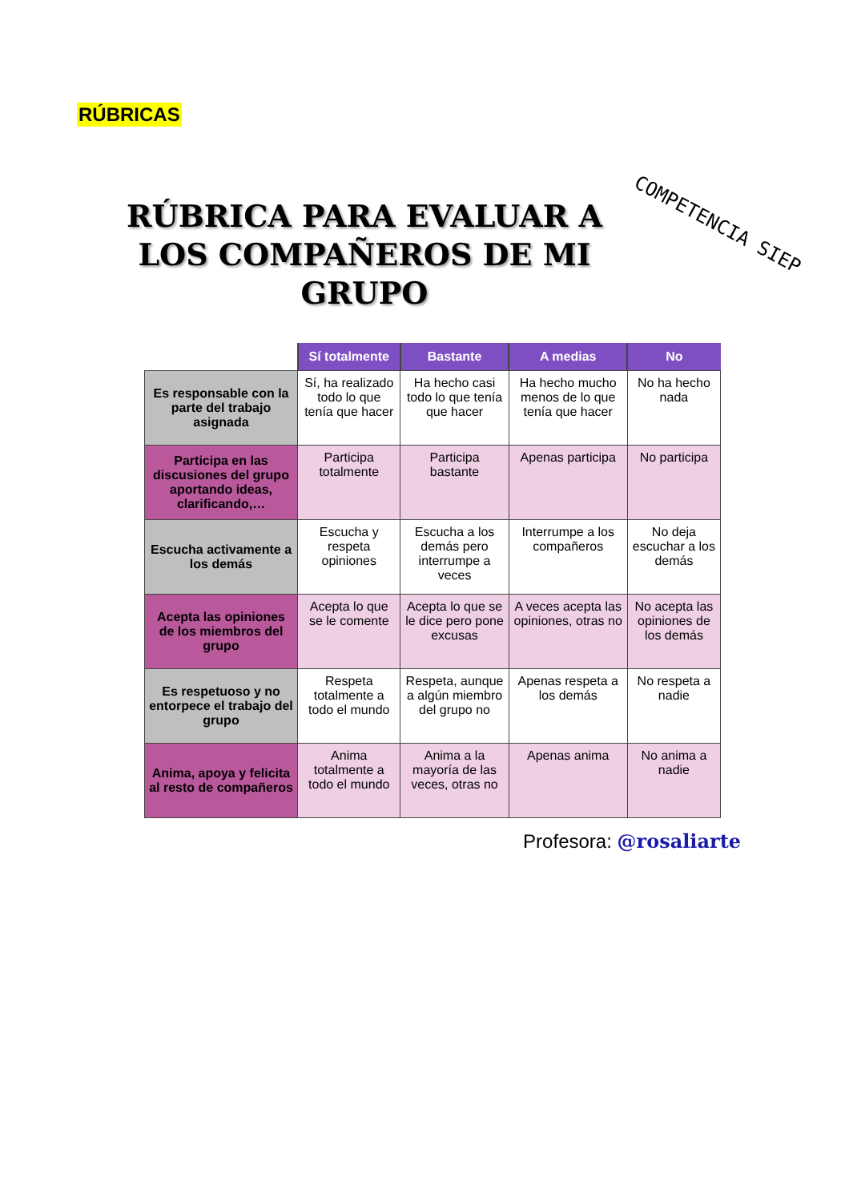RÚBRICAS
RÚBRICA PARA EVALUAR A LOS COMPAÑEROS DE MI GRUPO
COMPETENCIA SIEP
| | Sí totalmente | Bastante | A medias | No |
| --- | --- | --- | --- | --- |
| Es responsable con la parte del trabajo asignada | Sí, ha realizado todo lo que tenía que hacer | Ha hecho casi todo lo que tenía que hacer | Ha hecho mucho menos de lo que tenía que hacer | No ha hecho nada |
| Participa en las discusiones del grupo aportando ideas, clarificando,… | Participa totalmente | Participa bastante | Apenas participa | No participa |
| Escucha activamente a los demás | Escucha y respeta opiniones | Escucha a los demás pero interrumpe a veces | Interrumpe a los compañeros | No deja escuchar a los demás |
| Acepta las opiniones de los miembros del grupo | Acepta lo que se le comente | Acepta lo que se le dice pero pone excusas | A veces acepta las opiniones, otras no | No acepta las opiniones de los demás |
| Es respetuoso y no entorpece el trabajo del grupo | Respeta totalmente a todo el mundo | Respeta, aunque a algún miembro del grupo no | Apenas respeta a los demás | No respeta a nadie |
| Anima, apoya y felicita al resto de compañeros | Anima totalmente a todo el mundo | Anima a la mayoría de las veces, otras no | Apenas anima | No anima a nadie |
Profesora: @rosaliarte